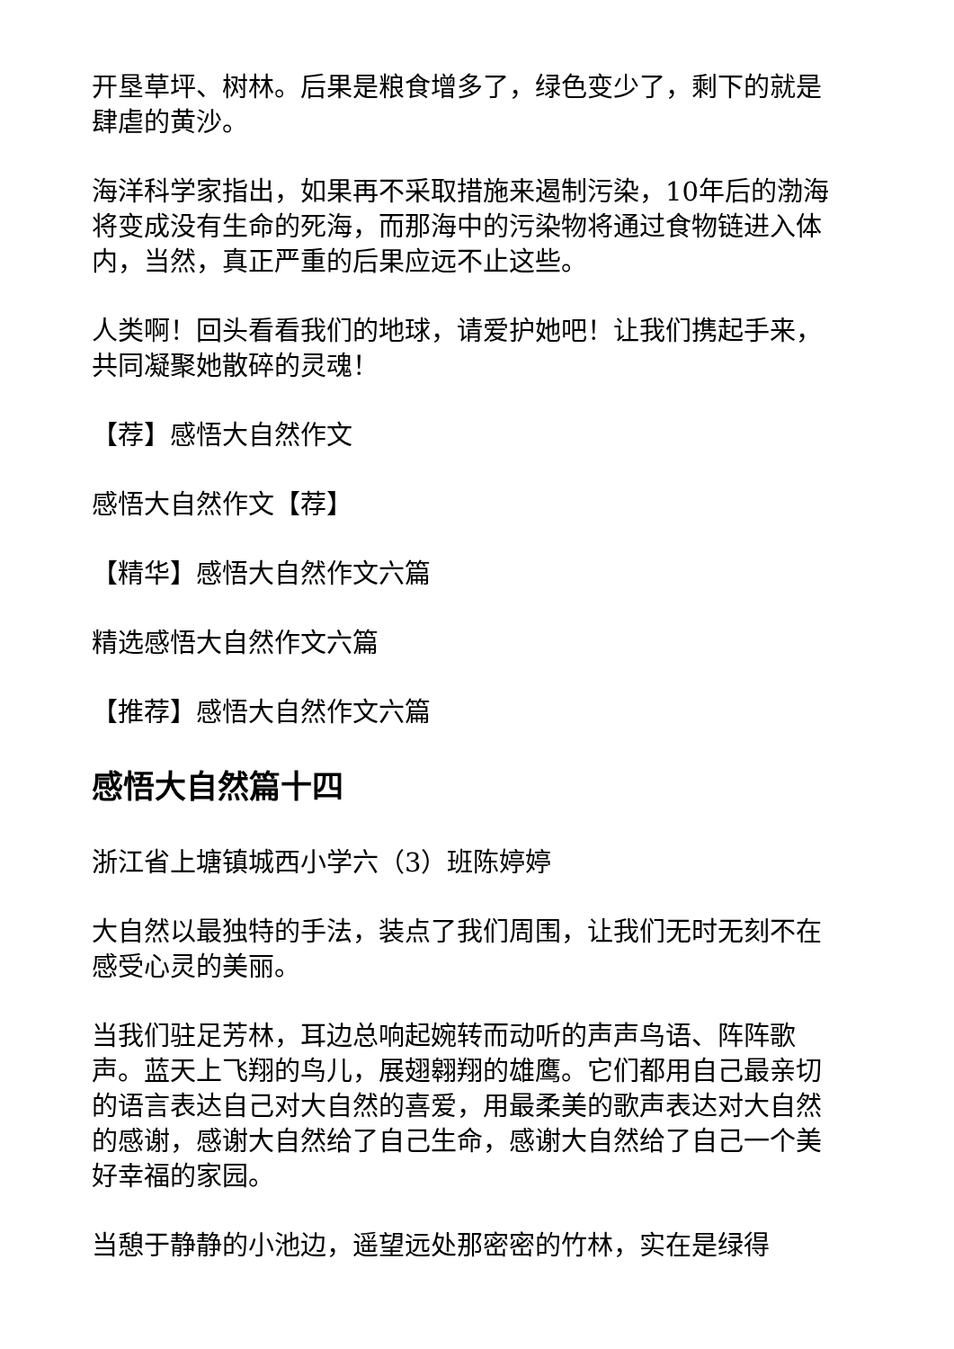开垦草坪、树林。后果是粮食增多了，绿色变少了，剩下的就是肆虐的黄沙。
海洋科学家指出，如果再不采取措施来遏制污染，10年后的渤海将变成没有生命的死海，而那海中的污染物将通过食物链进入体内，当然，真正严重的后果应远不止这些。
人类啊！回头看看我们的地球，请爱护她吧！让我们携起手来，共同凝聚她散碎的灵魂！
【荐】感悟大自然作文
感悟大自然作文【荐】
【精华】感悟大自然作文六篇
精选感悟大自然作文六篇
【推荐】感悟大自然作文六篇
感悟大自然篇十四
浙江省上塘镇城西小学六（3）班陈婷婷
大自然以最独特的手法，装点了我们周围，让我们无时无刻不在感受心灵的美丽。
当我们驻足芳林，耳边总响起婉转而动听的声声鸟语、阵阵歌声。蓝天上飞翔的鸟儿，展翅翱翔的雄鹰。它们都用自己最亲切的语言表达自己对大自然的喜爱，用最柔美的歌声表达对大自然的感谢，感谢大自然给了自己生命，感谢大自然给了自己一个美好幸福的家园。
当憩于静静的小池边，遥望远处那密密的竹林，实在是绿得